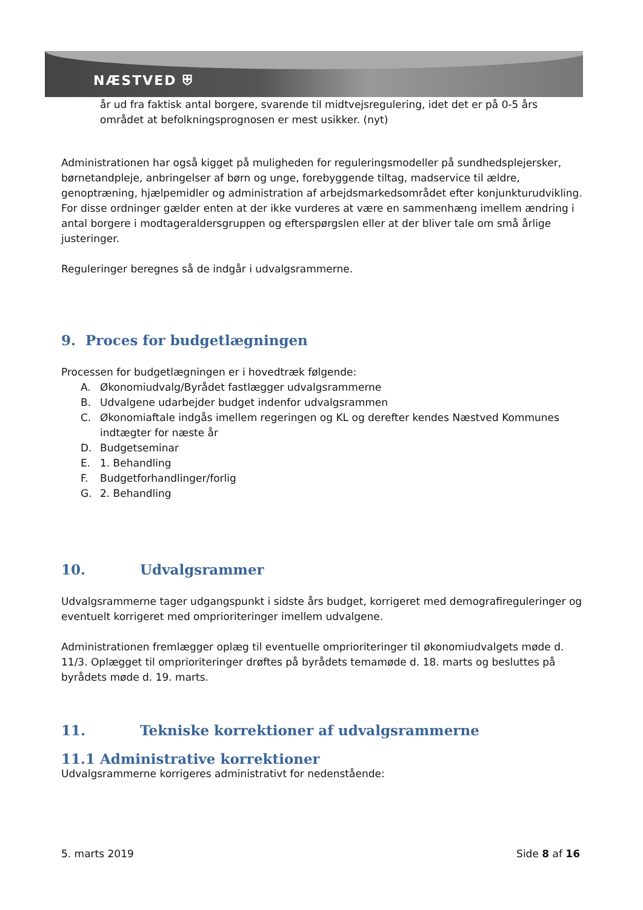NÆSTVED ⛨
år ud fra faktisk antal borgere, svarende til midtvejsregulering, idet det er på 0-5 års området at befolkningsprognosen er mest usikker. (nyt)
Administrationen har også kigget på muligheden for reguleringsmodeller på sundhedsplejersker, børnetandpleje, anbringelser af børn og unge, forebyggende tiltag, madservice til ældre, genoptræning, hjælpemidler og administration af arbejdsmarkedsområdet efter konjunkturudvikling. For disse ordninger gælder enten at der ikke vurderes at være en sammenhæng imellem ændring i antal borgere i modtageraldersgruppen og efterspørgslen eller at der bliver tale om små årlige justeringer.
Reguleringer beregnes så de indgår i udvalgsrammerne.
9. Proces for budgetlægningen
Processen for budgetlægningen er i hovedtræk følgende:
A. Økonomiudvalg/Byrådet fastlægger udvalgsrammerne
B. Udvalgene udarbejder budget indenfor udvalgsrammen
C. Økonomiaftale indgås imellem regeringen og KL og derefter kendes Næstved Kommunes indtægter for næste år
D. Budgetseminar
E. 1. Behandling
F. Budgetforhandlinger/forlig
G. 2. Behandling
10. Udvalgsrammer
Udvalgsrammerne tager udgangspunkt i sidste års budget, korrigeret med demografireguleringer og eventuelt korrigeret med omprioriteringer imellem udvalgene.
Administrationen fremlægger oplæg til eventuelle omprioriteringer til økonomiudvalgets møde d. 11/3. Oplægget til omprioriteringer drøftes på byrådets temamøde d. 18. marts og besluttes på byrådets møde d. 19. marts.
11. Tekniske korrektioner af udvalgsrammerne
11.1 Administrative korrektioner
Udvalgsrammerne korrigeres administrativt for nedenstående:
5. marts 2019 Side 8 af 16